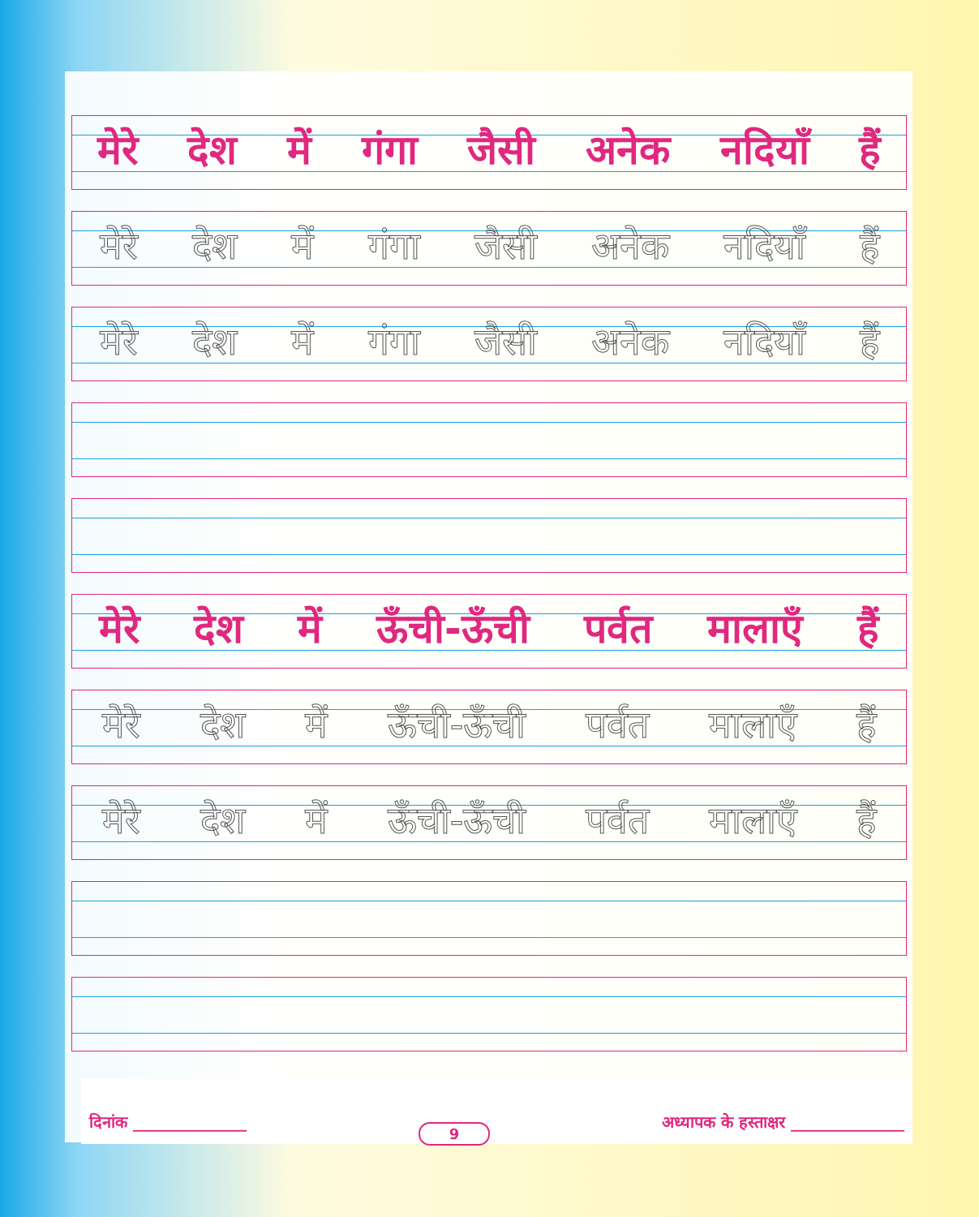मेरे देश में गंगा जैसी अनेक नदियाँ हैं
मेरे देश में गंगा जैसी अनेक नदियाँ हैं
मेरे देश में गंगा जैसी अनेक नदियाँ हैं
मेरे देश में ऊँची-ऊँची पर्वत मालाएँ हैं
मेरे देश में ऊँची-ऊँची पर्वत मालाएँ हैं
मेरे देश में ऊँची-ऊँची पर्वत मालाएँ हैं
दिनांक ______________ 9 अध्यापक के हस्ताक्षर ______________